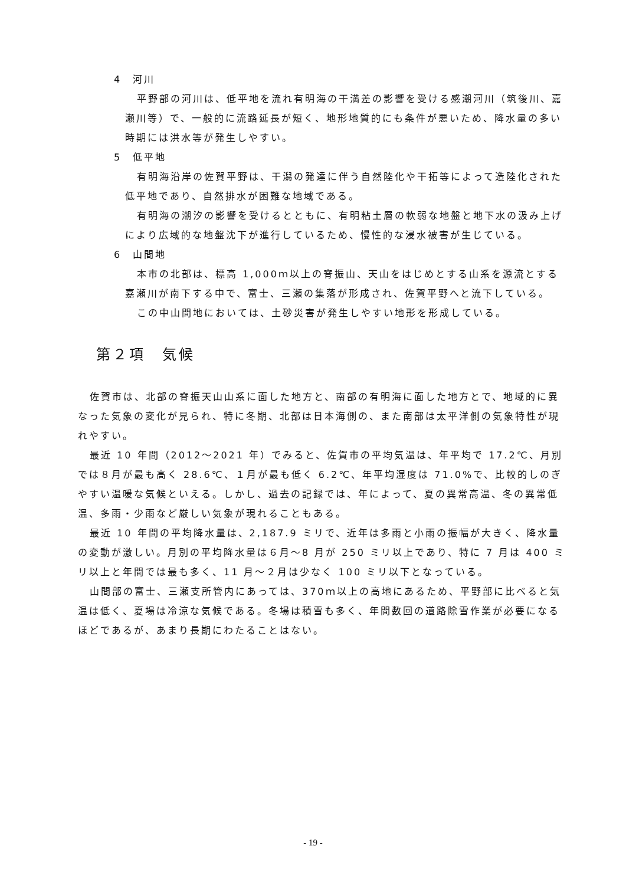4　河川
平野部の河川は、低平地を流れ有明海の干満差の影響を受ける感潮河川（筑後川、嘉瀬川等）で、一般的に流路延長が短く、地形地質的にも条件が悪いため、降水量の多い時期には洪水等が発生しやすい。
5　低平地
有明海沿岸の佐賀平野は、干潟の発達に伴う自然陸化や干拓等によって造陸化された低平地であり、自然排水が困難な地域である。
有明海の潮汐の影響を受けるとともに、有明粘土層の軟弱な地盤と地下水の汲み上げにより広域的な地盤沈下が進行しているため、慢性的な浸水被害が生じている。
6　山間地
本市の北部は、標高 1,000ｍ以上の脊振山、天山をはじめとする山系を源流とする嘉瀬川が南下する中で、富士、三瀬の集落が形成され、佐賀平野へと流下している。
この中山間地においては、土砂災害が発生しやすい地形を形成している。
第２項　気候
佐賀市は、北部の脊振天山山系に面した地方と、南部の有明海に面した地方とで、地域的に異なった気象の変化が見られ、特に冬期、北部は日本海側の、また南部は太平洋側の気象特性が現れやすい。
最近 10 年間（2012～2021 年）でみると、佐賀市の平均気温は、年平均で 17.2℃、月別では８月が最も高く 28.6℃、１月が最も低く 6.2℃、年平均湿度は 71.0%で、比較的しのぎやすい温暖な気候といえる。しかし、過去の記録では、年によって、夏の異常高温、冬の異常低温、多雨・少雨など厳しい気象が現れることもある。
最近 10 年間の平均降水量は、2,187.9 ミリで、近年は多雨と小雨の振幅が大きく、降水量の変動が激しい。月別の平均降水量は６月～8 月が 250 ミリ以上であり、特に 7 月は 400 ミリ以上と年間では最も多く、11 月～２月は少なく 100 ミリ以下となっている。
山間部の富士、三瀬支所管内にあっては、370ｍ以上の高地にあるため、平野部に比べると気温は低く、夏場は冷涼な気候である。冬場は積雪も多く、年間数回の道路除雪作業が必要になるほどであるが、あまり長期にわたることはない。
- 19 -